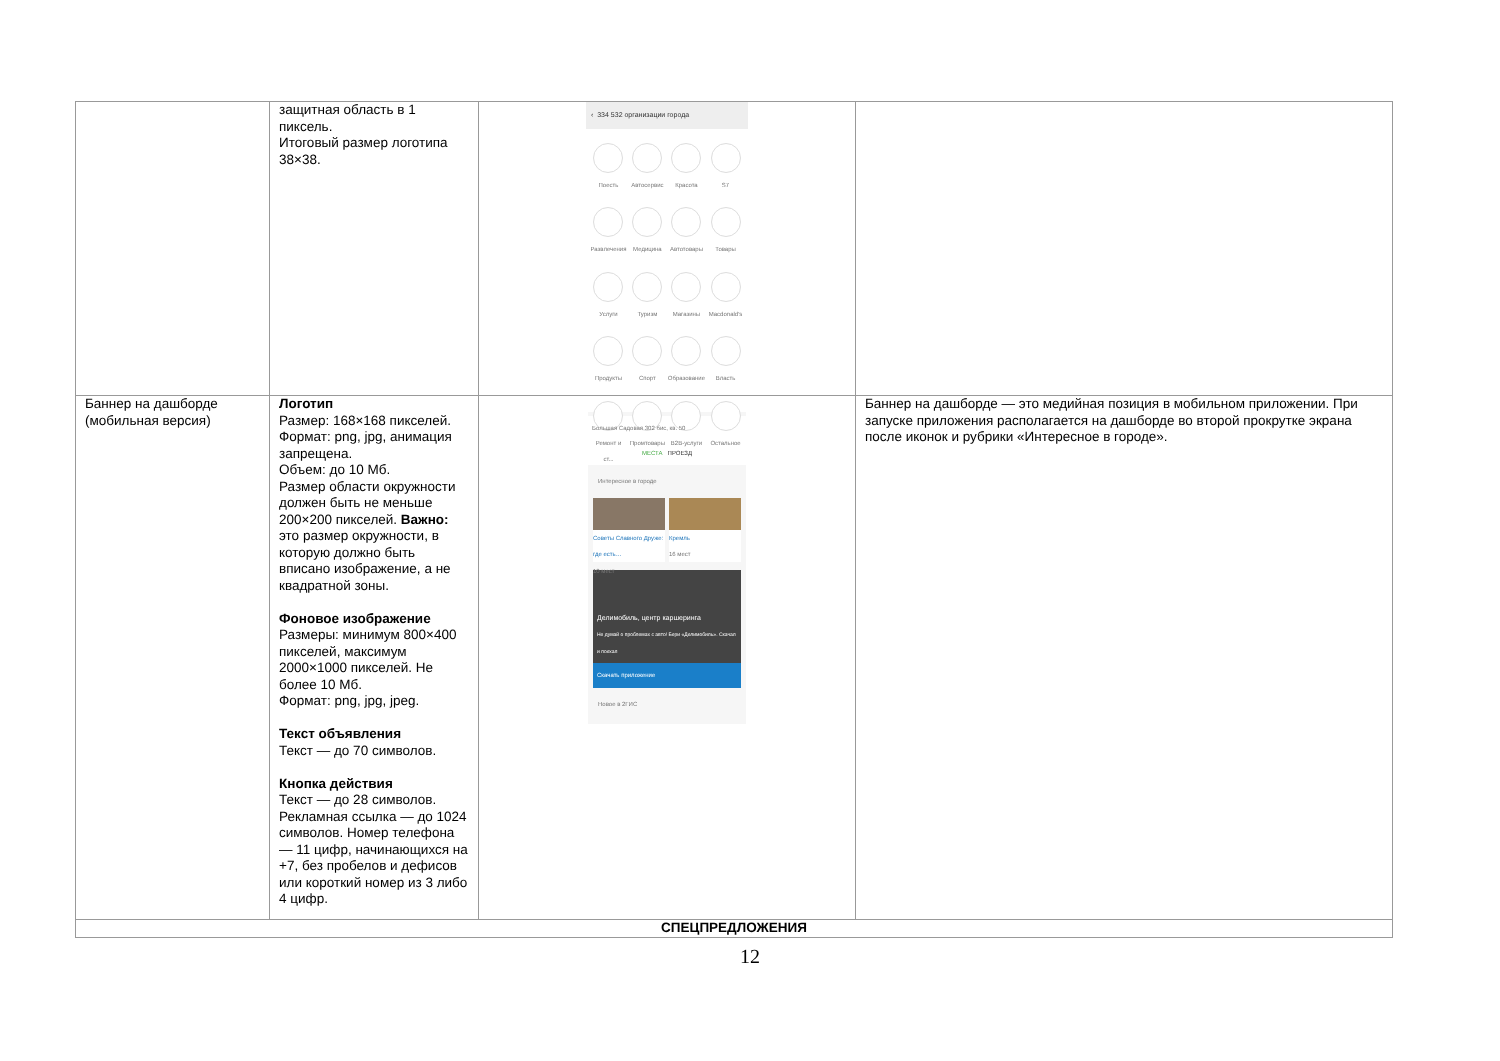| | защитная область в 1 пиксель. Итоговый размер логотипа 38×38. | ‹ 334 532 организации города Поесть Автосервис Красота S7 Развлечения Медицина Автотовары Товары Услуги Туризм Магазины Macdonald's Продукты Спорт Образование Власть Ремонт и ст... Промтовары B2B-услуги Остальное | |
| Баннер на дашборде (мобильная версия) | Логотип Размер: 168×168 пикселей. Формат: png, jpg, анимация запрещена. Объем: до 10 Мб. Размер области окружности должен быть не меньше 200×200 пикселей. Важно: это размер окружности, в которую должно быть вписано изображение, а не квадратной зоны. Фоновое изображение Размеры: минимум 800×400 пикселей, максимум 2000×1000 пикселей. Не более 10 Мб. Формат: png, jpg, jpeg. Текст объявления Текст — до 70 символов. Кнопка действия Текст — до 28 символов. Рекламная ссылка — до 1024 символов. Номер телефона — 11 цифр, начинающихся на +7, без пробелов и дефисов или короткий номер из 3 либо 4 цифр. | Большая Садовая 302 бис, кв. 50 МЕСТА ПРОЕЗД Интересное в городе Советы Славного Друже: где есть… 10 мест Кремль 16 мест Делимобиль, центр каршеринга Не думай о проблемах с авто! Бери «Делимобиль». Скачал и поехал Скачать приложение Новое в 2ГИС | Баннер на дашборде — это медийная позиция в мобильном приложении. При запуске приложения располагается на дашборде во второй прокрутке экрана после иконок и рубрики «Интересное в городе». |
| СПЕЦПРЕДЛОЖЕНИЯ | | | |
12